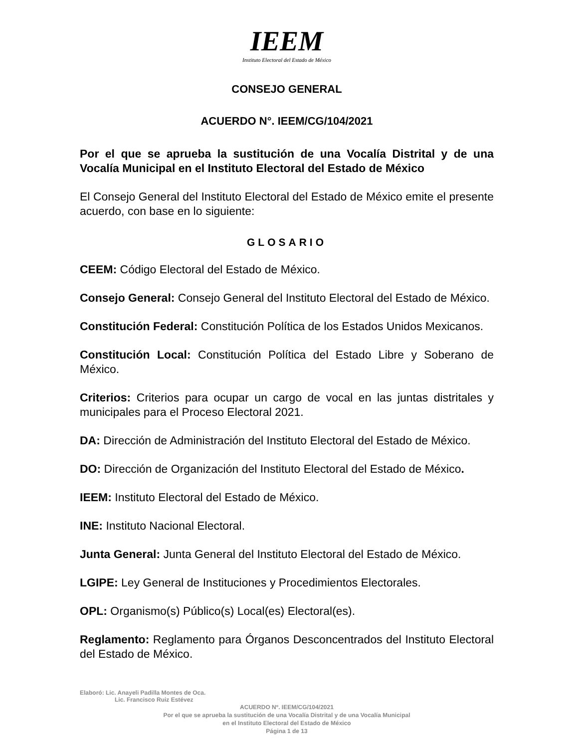IEEM
Instituto Electoral del Estado de México
CONSEJO GENERAL
ACUERDO N°. IEEM/CG/104/2021
Por el que se aprueba la sustitución de una Vocalía Distrital y de una Vocalía Municipal en el Instituto Electoral del Estado de México
El Consejo General del Instituto Electoral del Estado de México emite el presente acuerdo, con base en lo siguiente:
GLOSARIO
CEEM: Código Electoral del Estado de México.
Consejo General: Consejo General del Instituto Electoral del Estado de México.
Constitución Federal: Constitución Política de los Estados Unidos Mexicanos.
Constitución Local: Constitución Política del Estado Libre y Soberano de México.
Criterios: Criterios para ocupar un cargo de vocal en las juntas distritales y municipales para el Proceso Electoral 2021.
DA: Dirección de Administración del Instituto Electoral del Estado de México.
DO: Dirección de Organización del Instituto Electoral del Estado de México.
IEEM: Instituto Electoral del Estado de México.
INE: Instituto Nacional Electoral.
Junta General: Junta General del Instituto Electoral del Estado de México.
LGIPE: Ley General de Instituciones y Procedimientos Electorales.
OPL: Organismo(s) Público(s) Local(es) Electoral(es).
Reglamento: Reglamento para Órganos Desconcentrados del Instituto Electoral del Estado de México.
Elaboró: Lic. Anayeli Padilla Montes de Oca.
Lic. Francisco Ruiz Estévez
ACUERDO Nº. IEEM/CG/104/2021
Por el que se aprueba la sustitución de una Vocalía Distrital y de una Vocalía Municipal
en el Instituto Electoral del Estado de México
Página 1 de 13